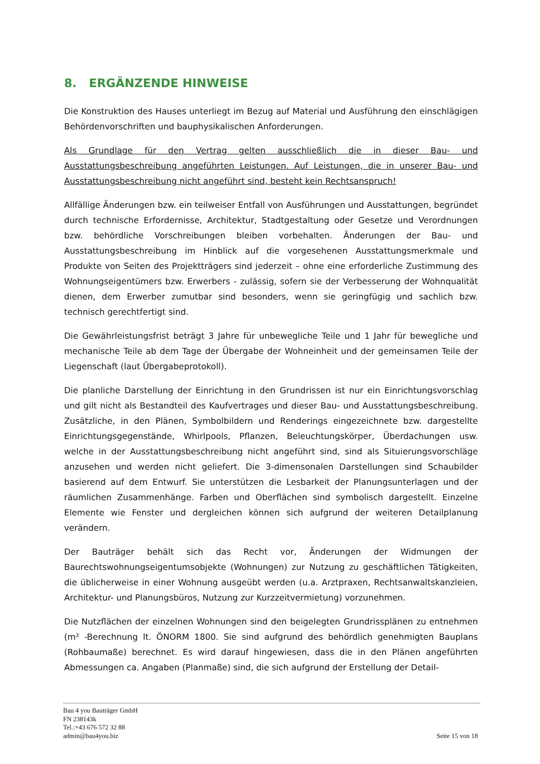8. ERGÄNZENDE HINWEISE
Die Konstruktion des Hauses unterliegt im Bezug auf Material und Ausführung den einschlägigen Behördenvorschriften und bauphysikalischen Anforderungen.
Als Grundlage für den Vertrag gelten ausschließlich die in dieser Bau- und Ausstattungsbeschreibung angeführten Leistungen. Auf Leistungen, die in unserer Bau- und Ausstattungsbeschreibung nicht angeführt sind, besteht kein Rechtsanspruch!
Allfällige Änderungen bzw. ein teilweiser Entfall von Ausführungen und Ausstattungen, begründet durch technische Erfordernisse, Architektur, Stadtgestaltung oder Gesetze und Verordnungen bzw. behördliche Vorschreibungen bleiben vorbehalten. Änderungen der Bau- und Ausstattungsbeschreibung im Hinblick auf die vorgesehenen Ausstattungsmerkmale und Produkte von Seiten des Projektträgers sind jederzeit – ohne eine erforderliche Zustimmung des Wohnungseigentümers bzw. Erwerbers - zulässig, sofern sie der Verbesserung der Wohnqualität dienen, dem Erwerber zumutbar sind besonders, wenn sie geringfügig und sachlich bzw. technisch gerechtfertigt sind.
Die Gewährleistungsfrist beträgt 3 Jahre für unbewegliche Teile und 1 Jahr für bewegliche und mechanische Teile ab dem Tage der Übergabe der Wohneinheit und der gemeinsamen Teile der Liegenschaft (laut Übergabeprotokoll).
Die planliche Darstellung der Einrichtung in den Grundrissen ist nur ein Einrichtungsvorschlag und gilt nicht als Bestandteil des Kaufvertrages und dieser Bau- und Ausstattungsbeschreibung. Zusätzliche, in den Plänen, Symbolbildern und Renderings eingezeichnete bzw. dargestellte Einrichtungsgegenstände, Whirlpools, Pflanzen, Beleuchtungskörper, Überdachungen usw. welche in der Ausstattungsbeschreibung nicht angeführt sind, sind als Situierungsvorschläge anzusehen und werden nicht geliefert. Die 3-dimensonalen Darstellungen sind Schaubilder basierend auf dem Entwurf. Sie unterstützen die Lesbarkeit der Planungsunterlagen und der räumlichen Zusammenhänge. Farben und Oberflächen sind symbolisch dargestellt. Einzelne Elemente wie Fenster und dergleichen können sich aufgrund der weiteren Detailplanung verändern.
Der Bauträger behält sich das Recht vor, Änderungen der Widmungen der Baurechtswohnungseigentumsobjekte (Wohnungen) zur Nutzung zu geschäftlichen Tätigkeiten, die üblicherweise in einer Wohnung ausgeübt werden (u.a. Arztpraxen, Rechtsanwaltskanzleien, Architektur- und Planungsbüros, Nutzung zur Kurzzeitvermietung) vorzunehmen.
Die Nutzflächen der einzelnen Wohnungen sind den beigelegten Grundrissplänen zu entnehmen (m² -Berechnung lt. ÖNORM 1800. Sie sind aufgrund des behördlich genehmigten Bauplans (Rohbaumaße) berechnet. Es wird darauf hingewiesen, dass die in den Plänen angeführten Abmessungen ca. Angaben (Planmaße) sind, die sich aufgrund der Erstellung der Detail-
Bau 4 you Bauträger GmbH
FN 238143k
Tel.:+43 676 572 32 88
admin@bau4you.biz
Seite 15 von 18